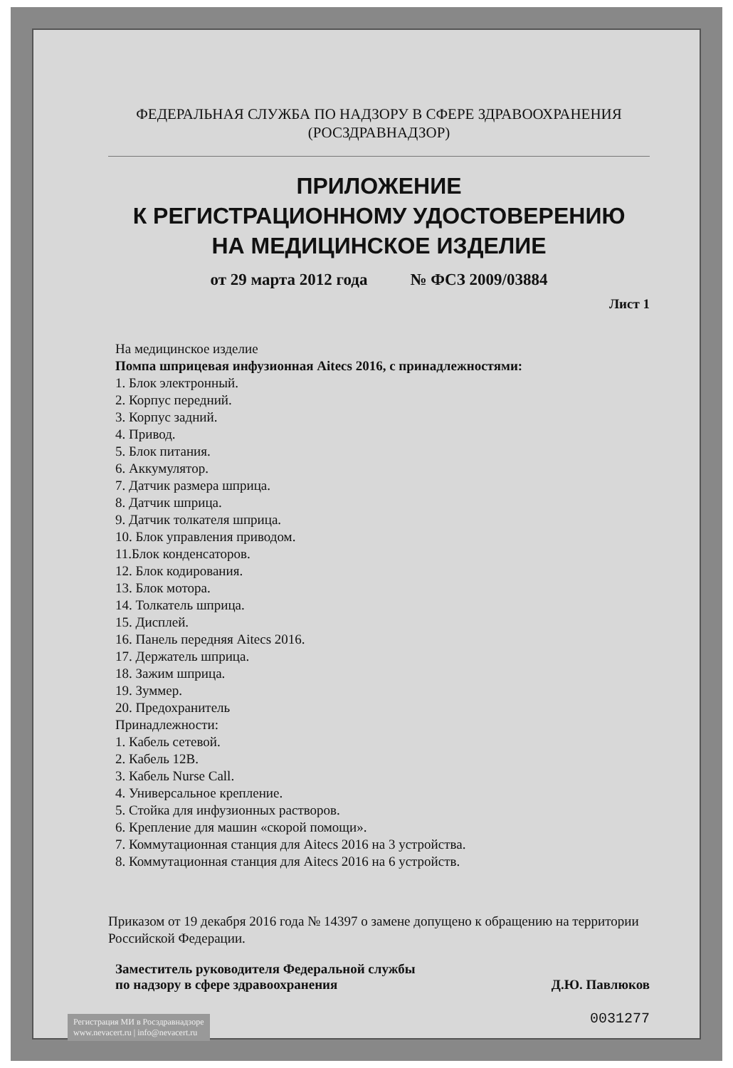ФЕДЕРАЛЬНАЯ СЛУЖБА ПО НАДЗОРУ В СФЕРЕ ЗДРАВООХРАНЕНИЯ
(РОСЗДРАВНАДЗОР)
ПРИЛОЖЕНИЕ
К РЕГИСТРАЦИОННОМУ УДОСТОВЕРЕНИЮ
НА МЕДИЦИНСКОЕ ИЗДЕЛИЕ
от 29 марта 2012 года № ФСЗ 2009/03884
Лист 1
На медицинское изделие
Помпа шприцевая инфузионная Aitecs 2016, с принадлежностями:
1. Блок электронный.
2. Корпус передний.
3. Корпус задний.
4. Привод.
5. Блок питания.
6. Аккумулятор.
7. Датчик размера шприца.
8. Датчик шприца.
9. Датчик толкателя шприца.
10. Блок управления приводом.
11.Блок конденсаторов.
12. Блок кодирования.
13. Блок мотора.
14. Толкатель шприца.
15. Дисплей.
16. Панель передняя Aitecs 2016.
17. Держатель шприца.
18. Зажим шприца.
19. Зуммер.
20. Предохранитель
Принадлежности:
1. Кабель сетевой.
2. Кабель 12В.
3. Кабель Nurse Call.
4. Универсальное крепление.
5. Стойка для инфузионных растворов.
6. Крепление для машин «скорой помощи».
7. Коммутационная станция для Aitecs 2016 на 3 устройства.
8. Коммутационная станция для Aitecs 2016 на 6 устройств.
Приказом от 19 декабря 2016 года № 14397 о замене допущено к обращению на территории Российской Федерации.
Заместитель руководителя Федеральной службы
по надзору в сфере здравоохранения Д.Ю. Павлюков
0031277
Регистрация МИ в Росздравнадзоре
www.nevacert.ru | info@nevacert.ru